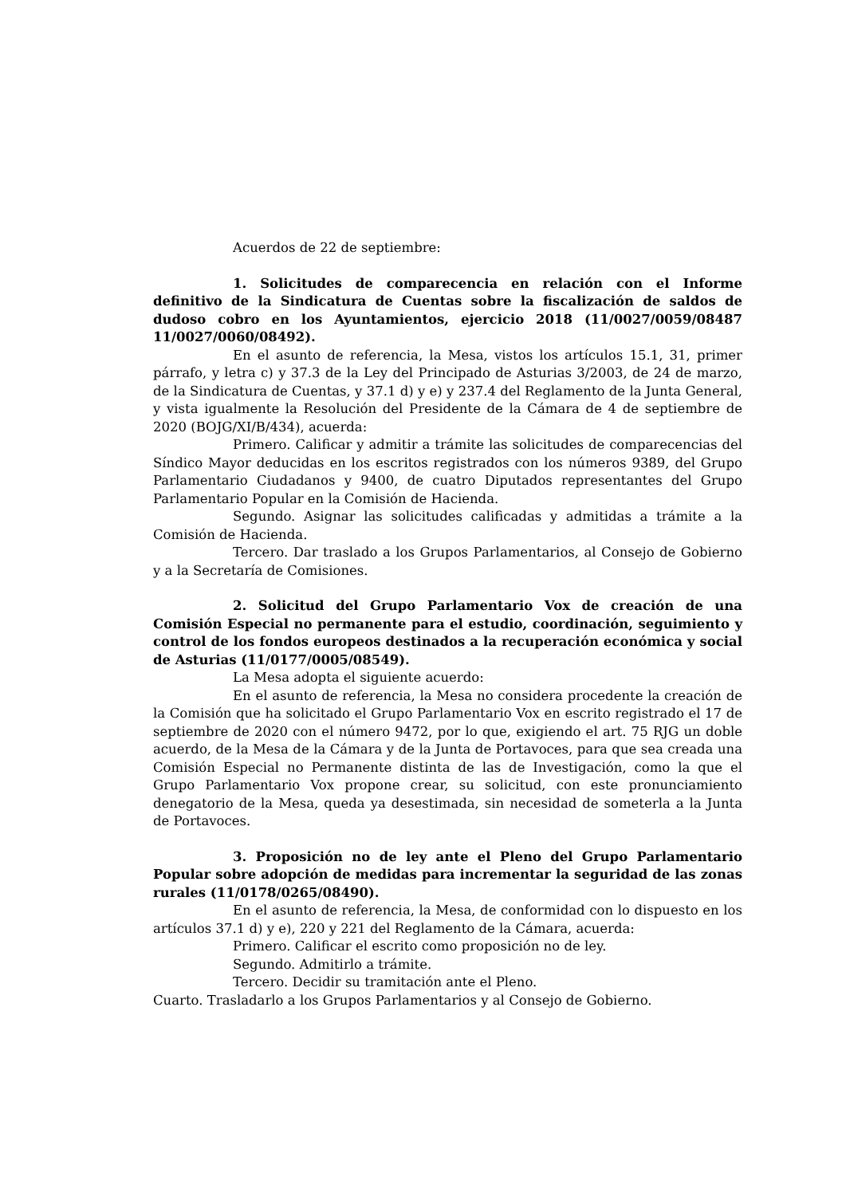Acuerdos de 22 de septiembre:
1. Solicitudes de comparecencia en relación con el Informe definitivo de la Sindicatura de Cuentas sobre la fiscalización de saldos de dudoso cobro en los Ayuntamientos, ejercicio 2018 (11/0027/0059/08487 11/0027/0060/08492).
En el asunto de referencia, la Mesa, vistos los artículos 15.1, 31, primer párrafo, y letra c) y 37.3 de la Ley del Principado de Asturias 3/2003, de 24 de marzo, de la Sindicatura de Cuentas, y 37.1 d) y e) y 237.4 del Reglamento de la Junta General, y vista igualmente la Resolución del Presidente de la Cámara de 4 de septiembre de 2020 (BOJG/XI/B/434), acuerda:
Primero. Calificar y admitir a trámite las solicitudes de comparecencias del Síndico Mayor deducidas en los escritos registrados con los números 9389, del Grupo Parlamentario Ciudadanos y 9400, de cuatro Diputados representantes del Grupo Parlamentario Popular en la Comisión de Hacienda.
Segundo. Asignar las solicitudes calificadas y admitidas a trámite a la Comisión de Hacienda.
Tercero. Dar traslado a los Grupos Parlamentarios, al Consejo de Gobierno y a la Secretaría de Comisiones.
2. Solicitud del Grupo Parlamentario Vox de creación de una Comisión Especial no permanente para el estudio, coordinación, seguimiento y control de los fondos europeos destinados a la recuperación económica y social de Asturias (11/0177/0005/08549).
La Mesa adopta el siguiente acuerdo:
En el asunto de referencia, la Mesa no considera procedente la creación de la Comisión que ha solicitado el Grupo Parlamentario Vox en escrito registrado el 17 de septiembre de 2020 con el número 9472, por lo que, exigiendo el art. 75 RJG un doble acuerdo, de la Mesa de la Cámara y de la Junta de Portavoces, para que sea creada una Comisión Especial no Permanente distinta de las de Investigación, como la que el Grupo Parlamentario Vox propone crear, su solicitud, con este pronunciamiento denegatorio de la Mesa, queda ya desestimada, sin necesidad de someterla a la Junta de Portavoces.
3. Proposición no de ley ante el Pleno del Grupo Parlamentario Popular sobre adopción de medidas para incrementar la seguridad de las zonas rurales (11/0178/0265/08490).
En el asunto de referencia, la Mesa, de conformidad con lo dispuesto en los artículos 37.1 d) y e), 220 y 221 del Reglamento de la Cámara, acuerda:
Primero. Calificar el escrito como proposición no de ley.
Segundo. Admitirlo a trámite.
Tercero. Decidir su tramitación ante el Pleno.
Cuarto. Trasladarlo a los Grupos Parlamentarios y al Consejo de Gobierno.